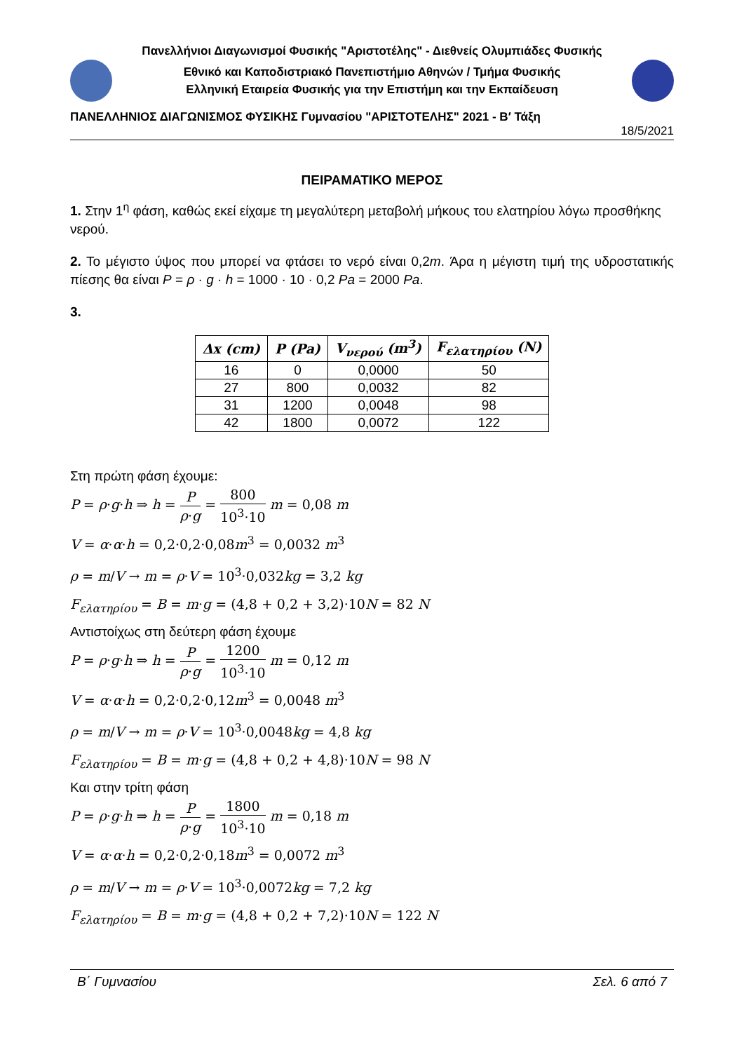Πανελλήνιοι Διαγωνισμοί Φυσικής "Αριστοτέλης" - Διεθνείς Ολυμπιάδες Φυσικής
Εθνικό και Καποδιστριακό Πανεπιστήμιο Αθηνών / Τμήμα Φυσικής
Ελληνική Εταιρεία Φυσικής για την Επιστήμη και την Εκπαίδευση
ΠΑΝΕΛΛΗΝΙΟΣ ΔΙΑΓΩΝΙΣΜΟΣ ΦΥΣΙΚΗΣ Γυμνασίου "ΑΡΙΣΤΟΤΕΛΗΣ" 2021 - Β′ Τάξη
18/5/2021
ΠΕΙΡΑΜΑΤΙΚΟ ΜΕΡΟΣ
1. Στην 1<sup>η</sup> φάση, καθώς εκεί είχαμε τη μεγαλύτερη μεταβολή μήκους του ελατηρίου λόγω προσθήκης νερού.
2. Το μέγιστο ύψος που μπορεί να φτάσει το νερό είναι 0,2m. Άρα η μέγιστη τιμή της υδροστατικής πίεσης θα είναι P = ρ · g · h = 1000 · 10 · 0,2 Pa = 2000 Pa.
3.
| Δx (cm) | P (Pa) | V<sub>νερού</sub> (m<sup>3</sup>) | F<sub>ελατηρίου</sub> (N) |
| --- | --- | --- | --- |
| 16 | 0 | 0,0000 | 50 |
| 27 | 800 | 0,0032 | 82 |
| 31 | 1200 | 0,0048 | 98 |
| 42 | 1800 | 0,0072 | 122 |
Στη πρώτη φάση έχουμε:
P = ρ·g·h ⇒ h = P ρ·g = 800 10<sup>3</sup>·10 m = 0,08 m
V = α·α·h = 0,2·0,2·0,08m<sup>3</sup> = 0,0032 m<sup>3</sup>
ρ = m/V → m = ρ·V = 10<sup>3</sup>·0,032kg = 3,2 kg
F<sub>ελατηρίου</sub> = B = m·g = (4,8 + 0,2 + 3,2)·10N = 82 N
Αντιστοίχως στη δεύτερη φάση έχουμε
P = ρ·g·h ⇒ h = P ρ·g = 1200 10<sup>3</sup>·10 m = 0,12 m
V = α·α·h = 0,2·0,2·0,12m<sup>3</sup> = 0,0048 m<sup>3</sup>
ρ = m/V → m = ρ·V = 10<sup>3</sup>·0,0048kg = 4,8 kg
F<sub>ελατηρίου</sub> = B = m·g = (4,8 + 0,2 + 4,8)·10N = 98 N
Και στην τρίτη φάση
P = ρ·g·h ⇒ h = P ρ·g = 1800 10<sup>3</sup>·10 m = 0,18 m
V = α·α·h = 0,2·0,2·0,18m<sup>3</sup> = 0,0072 m<sup>3</sup>
ρ = m/V → m = ρ·V = 10<sup>3</sup>·0,0072kg = 7,2 kg
F<sub>ελατηρίου</sub> = B = m·g = (4,8 + 0,2 + 7,2)·10N = 122 N
Β΄ Γυμνασίου Σελ. 6 από 7